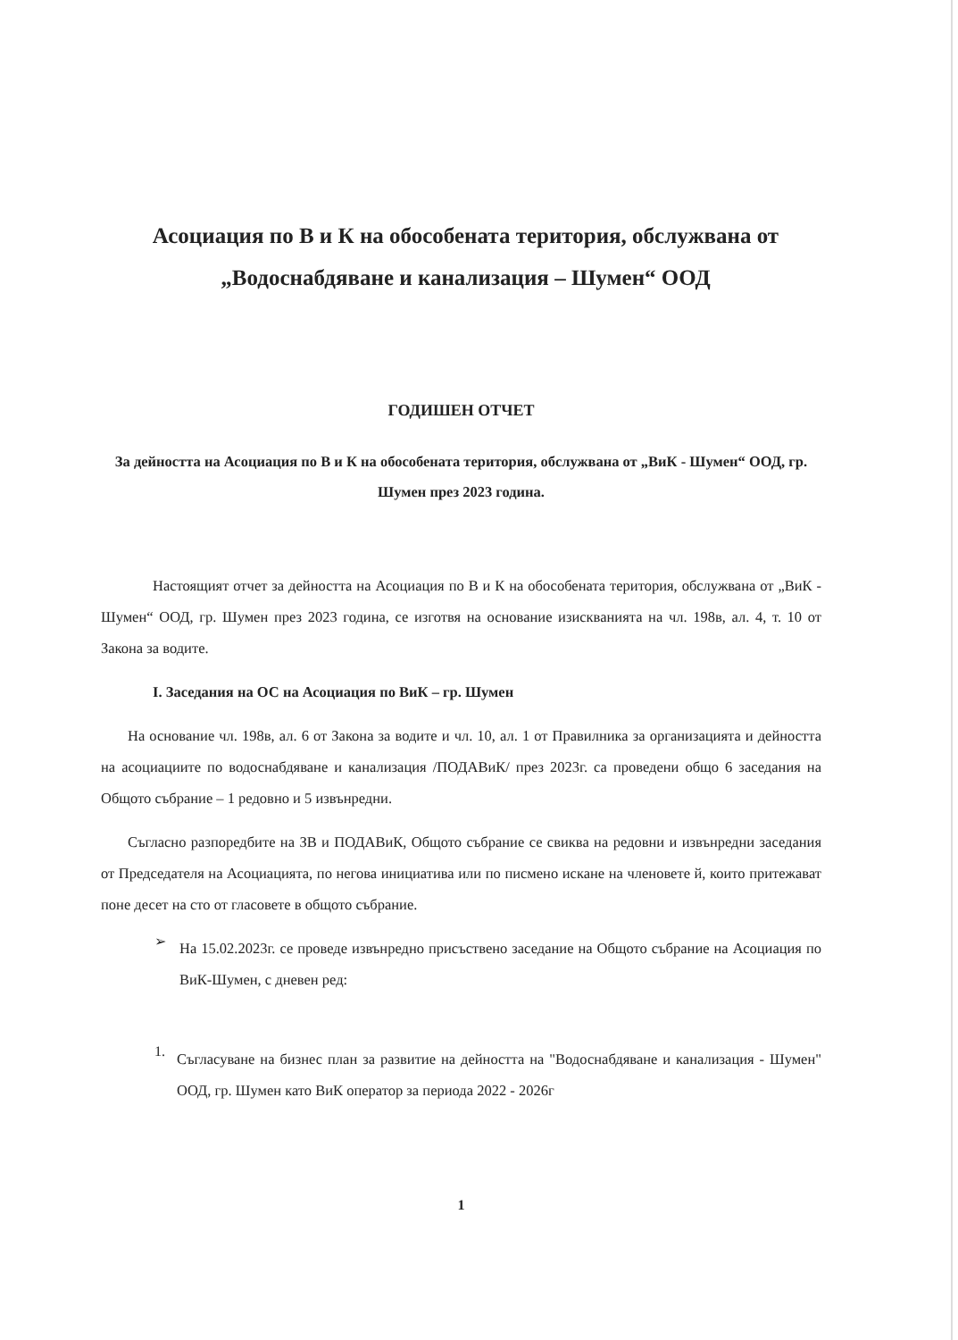Асоциация по В и К на обособената територия, обслужвана от
„Водоснабдяване и канализация – Шумен“ ООД
ГОДИШЕН ОТЧЕТ
За дейността на Асоциация по В и К на обособената територия, обслужвана от „ВиК - Шумен“ ООД, гр. Шумен през 2023 година.
Настоящият отчет за дейността на Асоциация по В и К на обособената територия, обслужвана от „ВиК - Шумен“ ООД, гр. Шумен през 2023 година, се изготвя на основание изискванията на чл. 198в, ал. 4, т. 10 от Закона за водите.
I. Заседания на ОС на Асоциация по ВиК – гр. Шумен
На основание чл. 198в, ал. 6 от Закона за водите и чл. 10, ал. 1 от Правилника за организацията и дейността на асоциациите по водоснабдяване и канализация /ПОДАВиК/ през 2023г. са проведени общо 6 заседания на Общото събрание – 1 редовно и 5 извънредни.
Съгласно разпоредбите на ЗВ и ПОДАВиК, Общото събрание се свиква на редовни и извънредни заседания от Председателя на Асоциацията, по негова инициатива или по писмено искане на членовете й, които притежават поне десет на сто от гласовете в общото събрание.
➢
На 15.02.2023г. се проведе извънредно присъствено заседание на Общото събрание на Асоциация по ВиК-Шумен, с дневен ред:
1.
Съгласуване на бизнес план за развитие на дейността на "Водоснабдяване и канализация - Шумен" ООД, гр. Шумен като ВиК оператор за периода 2022 - 2026г
1